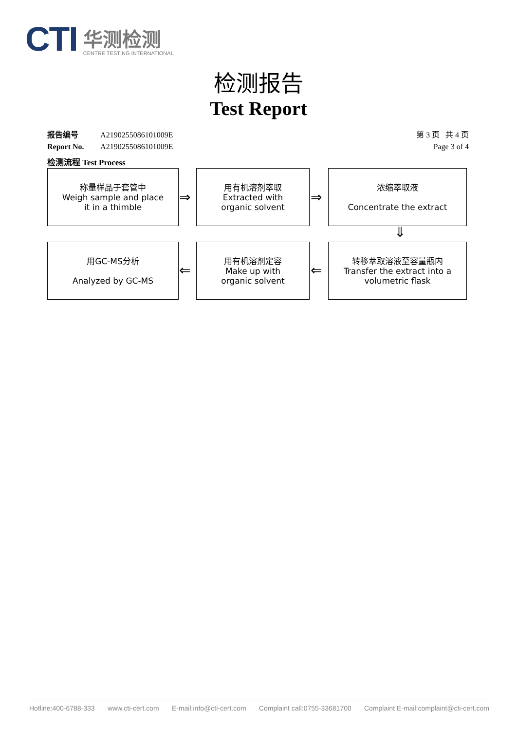CTI
华测检测
CENTRE TESTING INTERNATIONAL
检测报告
Test Report
报告编号 A2190255086101009E 第 3 页 共 4 页
Report No. A2190255086101009E Page 3 of 4
检测流程 Test Process
称量样品于套管中
Weigh sample and place
it in a thimble
⇒
用有机溶剂萃取
Extracted with
organic solvent
⇒
浓缩萃取液
Concentrate the extract
⇓
用GC-MS分析
Analyzed by GC-MS
⇐
用有机溶剂定容
Make up with
organic solvent
⇐
转移萃取溶液至容量瓶内
Transfer the extract into a
volumetric flask
Hotline:400-6788-333 www.cti-cert.com E-mail:info@cti-cert.com Complaint call:0755-33681700 Complaint E-mail:complaint@cti-cert.com